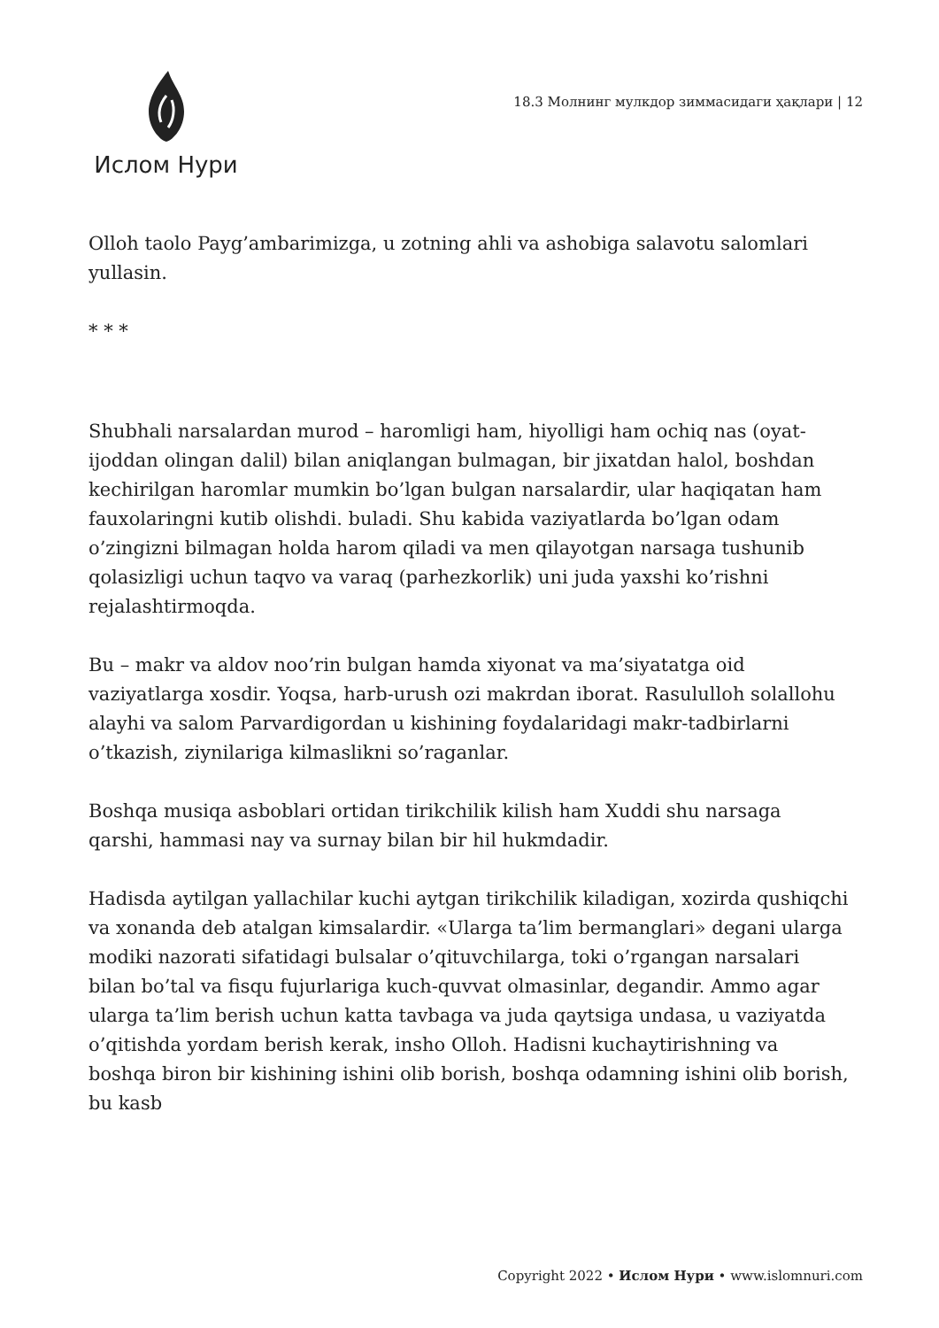Ислом Нури
18.3 Молнинг мулкдор зиммасидаги ҳақлари | 12
Olloh taolo Payg’ambarimizga, u zotning ahli va ashobiga salavotu salomlari yullasin.
* * *
Shubhali narsalardan murod – haromligi ham, hiyolligi ham ochiq nas (oyat-ijoddan olingan dalil) bilan aniqlangan bulmagan, bir jixatdan halol, boshdan kechirilgan haromlar mumkin bo’lgan bulgan narsalardir, ular haqiqatan ham fauxolaringni kutib olishdi. buladi. Shu kabida vaziyatlarda bo’lgan odam o’zingizni bilmagan holda harom qiladi va men qilayotgan narsaga tushunib qolasizligi uchun taqvo va varaq (parhezkorlik) uni juda yaxshi ko’rishni rejalashtirmoqda.
Bu – makr va aldov noo’rin bulgan hamda xiyonat va ma’siyatatga oid vaziyatlarga xosdir. Yoqsa, harb-urush ozi makrdan iborat. Rasululloh solallohu alayhi va salom Parvardigordan u kishining foydalaridagi makr-tadbirlarni o’tkazish, ziynilariga kilmaslikni so’raganlar.
Boshqa musiqa asboblari ortidan tirikchilik kilish ham Xuddi shu narsaga qarshi, hammasi nay va surnay bilan bir hil hukmdadir.
Hadisda aytilgan yallachilar kuchi aytgan tirikchilik kiladigan, xozirda qushiqchi va xonanda deb atalgan kimsalardir. «Ularga ta’lim bermanglari» degani ularga modiki nazorati sifatidagi bulsalar o’qituvchilarga, toki o’rgangan narsalari bilan bo’tal va fisqu fujurlariga kuch-quvvat olmasinlar, degandir. Ammo agar ularga ta’lim berish uchun katta tavbaga va juda qaytsiga undasa, u vaziyatda o’qitishda yordam berish kerak, insho Olloh. Hadisni kuchaytirishning va boshqa biron bir kishining ishini olib borish, boshqa odamning ishini olib borish, bu kasb
Copyright 2022 • Ислом Нури • www.islomnuri.com